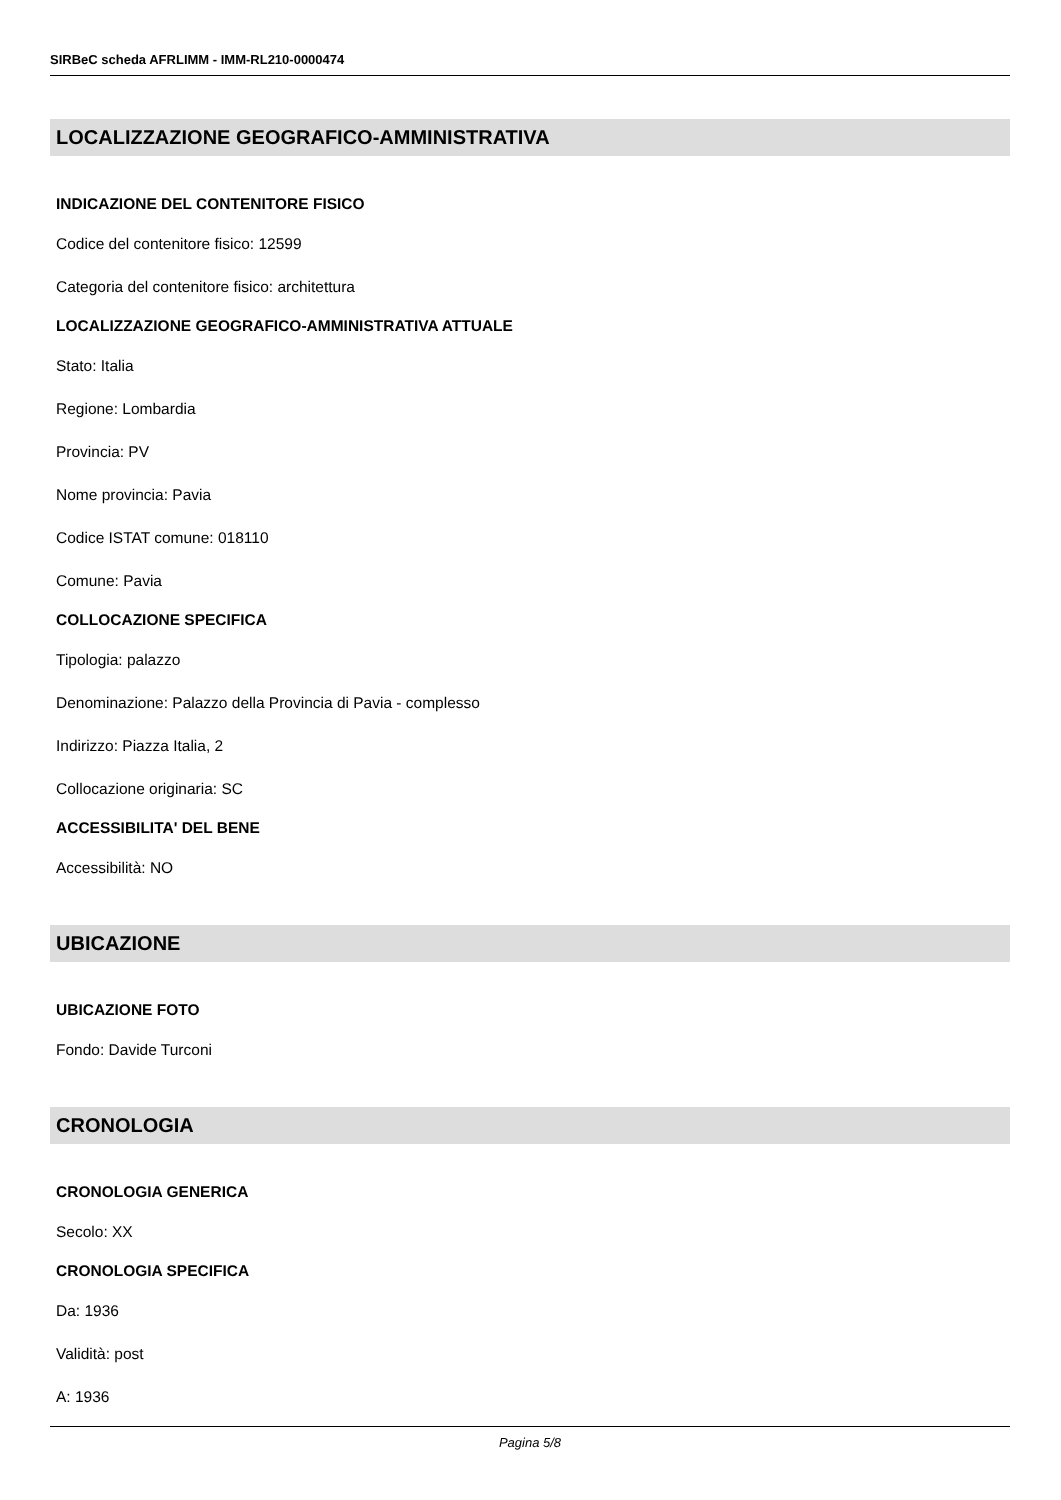SIRBeC scheda AFRLIMM - IMM-RL210-0000474
LOCALIZZAZIONE GEOGRAFICO-AMMINISTRATIVA
INDICAZIONE DEL CONTENITORE FISICO
Codice del contenitore fisico: 12599
Categoria del contenitore fisico: architettura
LOCALIZZAZIONE GEOGRAFICO-AMMINISTRATIVA ATTUALE
Stato: Italia
Regione: Lombardia
Provincia: PV
Nome provincia: Pavia
Codice ISTAT comune: 018110
Comune: Pavia
COLLOCAZIONE SPECIFICA
Tipologia: palazzo
Denominazione: Palazzo della Provincia di Pavia - complesso
Indirizzo: Piazza Italia, 2
Collocazione originaria: SC
ACCESSIBILITA' DEL BENE
Accessibilità: NO
UBICAZIONE
UBICAZIONE FOTO
Fondo: Davide Turconi
CRONOLOGIA
CRONOLOGIA GENERICA
Secolo: XX
CRONOLOGIA SPECIFICA
Da: 1936
Validità: post
A: 1936
Pagina 5/8